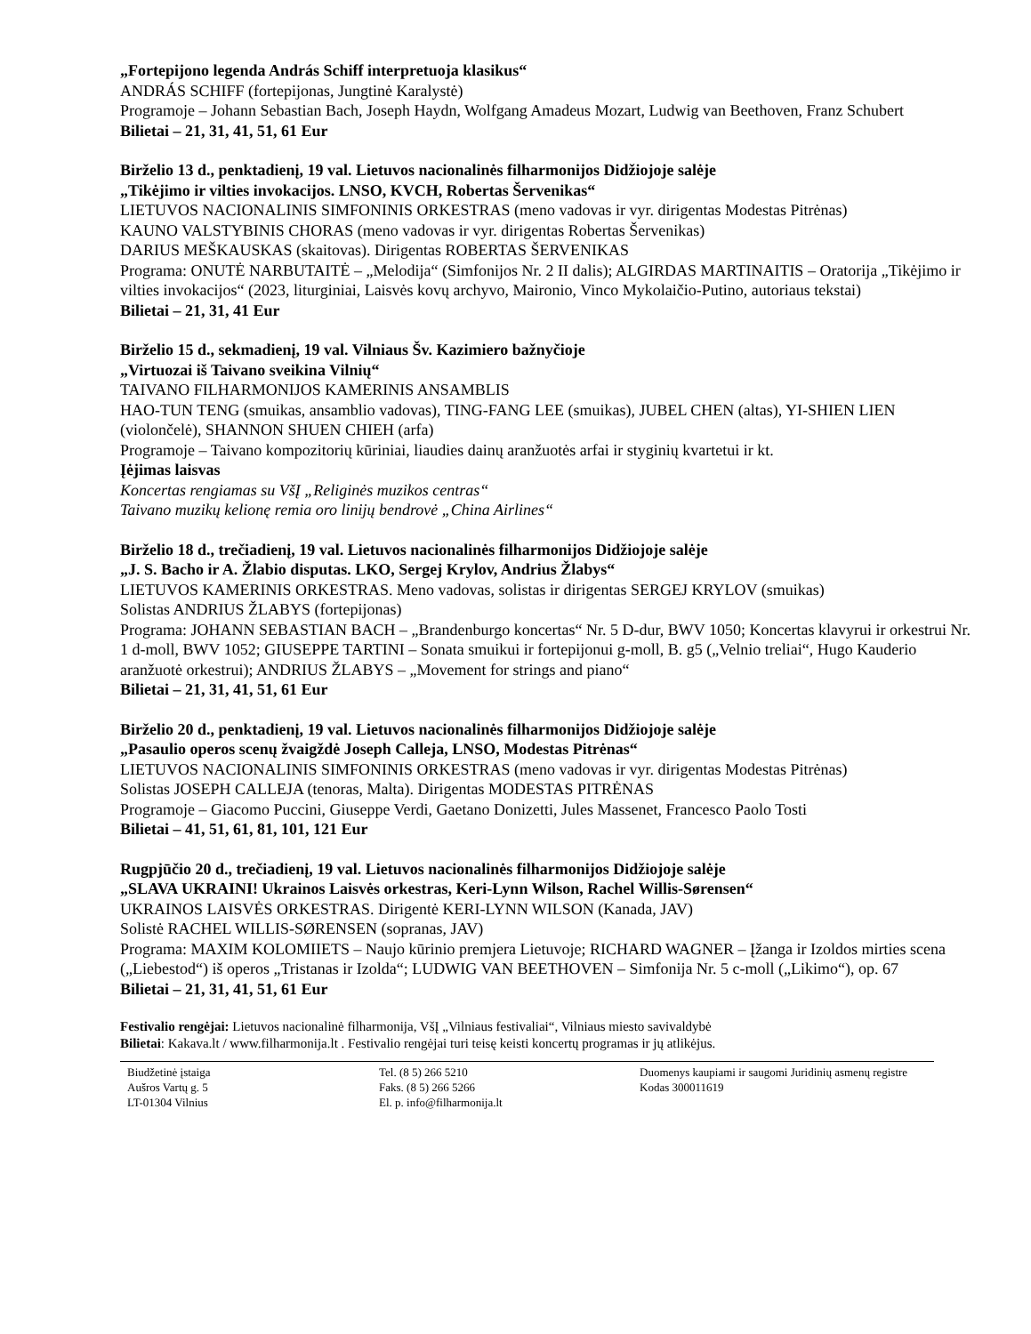„Fortepijono legenda András Schiff interpretuoja klasikus“
ANDRÁS SCHIFF (fortepijonas, Jungtinė Karalystė)
Programoje – Johann Sebastian Bach, Joseph Haydn, Wolfgang Amadeus Mozart, Ludwig van Beethoven, Franz Schubert
Bilietai – 21, 31, 41, 51, 61 Eur
Birželio 13 d., penktadienį, 19 val. Lietuvos nacionalinės filharmonijos Didžiojoje salėje
„Tikėjimo ir vilties invokacijos. LNSO, KVCH, Robertas Šervenikas“
LIETUVOS NACIONALINIS SIMFONINIS ORKESTRAS (meno vadovas ir vyr. dirigentas Modestas Pitrėnas)
KAUNO VALSTYBINIS CHORAS (meno vadovas ir vyr. dirigentas Robertas Šervenikas)
DARIUS MEŠKAUSKAS (skaitovas). Dirigentas ROBERTAS ŠERVENIKAS
Programa: ONUTĖ NARBUTAITĖ – „Melodija“ (Simfonijos Nr. 2 II dalis); ALGIRDAS MARTINAITIS – Oratorija „Tikėjimo ir vilties invokacijos“ (2023, liturginiai, Laisvės kovų archyvo, Maironio, Vinco Mykolaičio-Putino, autoriaus tekstai)
Bilietai – 21, 31, 41 Eur
Birželio 15 d., sekmadienį, 19 val. Vilniaus Šv. Kazimiero bažnyčioje
„Virtuozai iš Taivano sveikina Vilnių“
TAIVANO FILHARMONIJOS KAMERINIS ANSAMBLIS
HAO-TUN TENG (smuikas, ansamblio vadovas), TING-FANG LEE (smuikas), JUBEL CHEN (altas), YI-SHIEN LIEN (violončelė), SHANNON SHUEN CHIEH (arfa)
Programoje – Taivano kompozitorių kūriniai, liaudies dainų aranžuotės arfai ir styginių kvartetui ir kt.
Įėjimas laisvas
Koncertas rengiamas su VšĮ „Religinės muzikos centras“
Taivano muzikų kelionę remia oro linijų bendrovė „China Airlines“
Birželio 18 d., trečiadienį, 19 val. Lietuvos nacionalinės filharmonijos Didžiojoje salėje
„J. S. Bacho ir A. Žlabio disputas. LKO, Sergej Krylov, Andrius Žlabys“
LIETUVOS KAMERINIS ORKESTRAS. Meno vadovas, solistas ir dirigentas SERGEJ KRYLOV (smuikas)
Solistas ANDRIUS ŽLABYS (fortepijonas)
Programa: JOHANN SEBASTIAN BACH – „Brandenburgo koncertas“ Nr. 5 D-dur, BWV 1050; Koncertas klavyrui ir orkestrui Nr. 1 d-moll, BWV 1052; GIUSEPPE TARTINI – Sonata smuikui ir fortepijonui g-moll, B. g5 („Velnio treliai“, Hugo Kauderio aranžuotė orkestrui); ANDRIUS ŽLABYS – „Movement for strings and piano“
Bilietai – 21, 31, 41, 51, 61 Eur
Birželio 20 d., penktadienį, 19 val. Lietuvos nacionalinės filharmonijos Didžiojoje salėje
„Pasaulio operos scenų žvaigždė Joseph Calleja, LNSO, Modestas Pitrėnas“
LIETUVOS NACIONALINIS SIMFONINIS ORKESTRAS (meno vadovas ir vyr. dirigentas Modestas Pitrėnas)
Solistas JOSEPH CALLEJA (tenoras, Malta). Dirigentas MODESTAS PITRĖNAS
Programoje – Giacomo Puccini, Giuseppe Verdi, Gaetano Donizetti, Jules Massenet, Francesco Paolo Tosti
Bilietai – 41, 51, 61, 81, 101, 121 Eur
Rugpjūčio 20 d., trečiadienį, 19 val. Lietuvos nacionalinės filharmonijos Didžiojoje salėje
„SLAVA UKRAINI! Ukrainos Laisvės orkestras, Keri-Lynn Wilson, Rachel Willis-Sørensen“
UKRAINOS LAISVĖS ORKESTRAS. Dirigentė KERI-LYNN WILSON (Kanada, JAV)
Solistė RACHEL WILLIS-SØRENSEN (sopranas, JAV)
Programa: MAXIM KOLOMIIETS – Naujo kūrinio premjera Lietuvoje; RICHARD WAGNER – Įžanga ir Izoldos mirties scena („Liebestod“) iš operos „Tristanas ir Izolda“; LUDWIG VAN BEETHOVEN – Simfonija Nr. 5 c-moll („Likimo“), op. 67
Bilietai – 21, 31, 41, 51, 61 Eur
Festivalio rengėjai: Lietuvos nacionalinė filharmonija, VšĮ „Vilniaus festivaliai“, Vilniaus miesto savivaldybė
Bilietai: Kakava.lt / www.filharmonija.lt . Festivalio rengėjai turi teisę keisti koncertų programas ir jų atlikėjus.
Biudžetinė įstaiga
Aušros Vartų g. 5
LT-01304 Vilnius
Tel. (8 5) 266 5210
Faks. (8 5) 266 5266
El. p. info@filharmonija.lt
Duomenys kaupiami ir saugomi Juridinių asmenų registre
Kodas 300011619